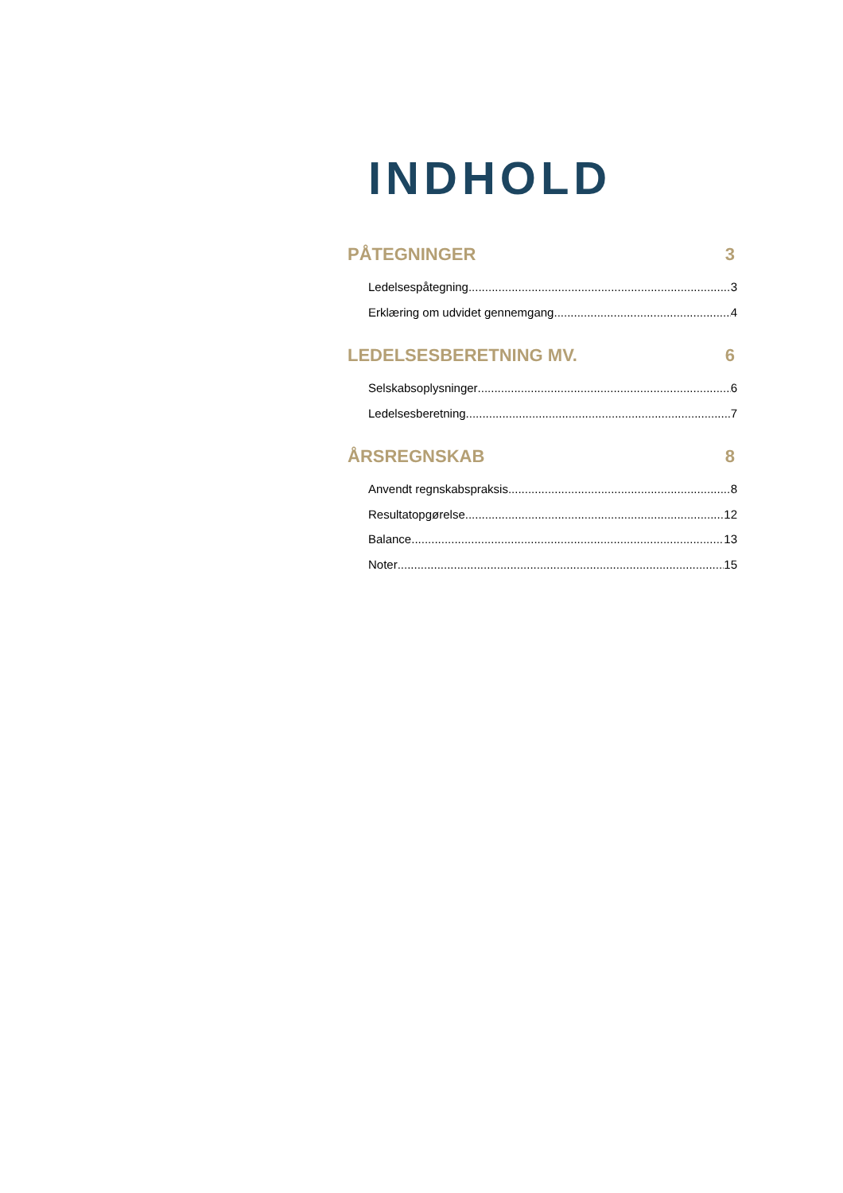INDHOLD
PÅTEGNINGER 3
Ledelsespåtegning 3
Erklæring om udvidet gennemgang 4
LEDELSESBERETNING MV. 6
Selskabsoplysninger 6
Ledelsesberetning 7
ÅRSREGNSKAB 8
Anvendt regnskabspraksis 8
Resultatopgørelse 12
Balance 13
Noter 15